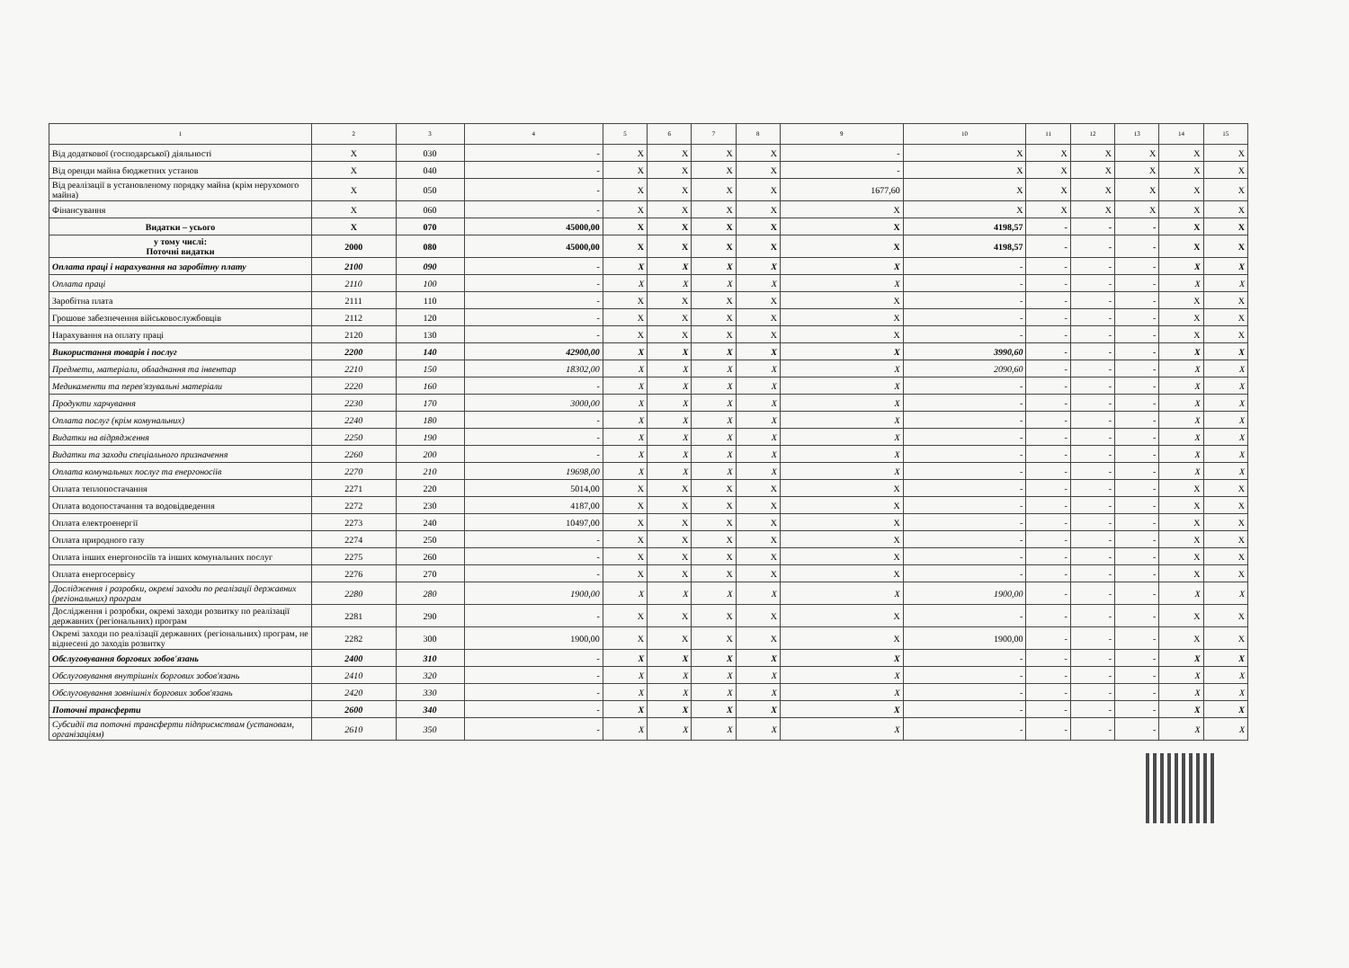| 1 | 2 | 3 | 4 | 5 | 6 | 7 | 8 | 9 | 10 | 11 | 12 | 13 | 14 | 15 |
| --- | --- | --- | --- | --- | --- | --- | --- | --- | --- | --- | --- | --- | --- | --- |
| Від додаткової (господарської) діяльності | X | 030 | - | X | X | X | X | - | X | X | X | X | X | X |
| Від оренди майна бюджетних установ | X | 040 | - | X | X | X | X | - | X | X | X | X | X | X |
| Від реалізації в установленому порядку майна (крім нерухомого майна) | X | 050 | - | X | X | X | X | 1677,60 | X | X | X | X | X | X |
| Фінансування | X | 060 | - | X | X | X | X | X | X | X | X | X | X | X |
| Видатки – усього | X | 070 | 45000,00 | X | X | X | X | X | 4198,57 | - | - | - | X | X |
| у тому числі: Поточні видатки | 2000 | 080 | 45000,00 | X | X | X | X | X | 4198,57 | - | - | - | X | X |
| Оплата праці і нарахування на заробітну плату | 2100 | 090 | - | X | X | X | X | X | - | - | - | - | X | X |
| Оплата праці | 2110 | 100 | - | X | X | X | X | X | - | - | - | - | X | X |
| Заробітна плата | 2111 | 110 | - | X | X | X | X | X | - | - | - | - | X | X |
| Грошове забезпечення військовослужбовців | 2112 | 120 | - | X | X | X | X | X | - | - | - | - | X | X |
| Нарахування на оплату праці | 2120 | 130 | - | X | X | X | X | X | - | - | - | - | X | X |
| Використання товарів і послуг | 2200 | 140 | 42900,00 | X | X | X | X | X | 3990,60 | - | - | - | X | X |
| Предмети, матеріали, обладнання та інвентар | 2210 | 150 | 18302,00 | X | X | X | X | X | 2090,60 | - | - | - | X | X |
| Медикаменти та перев'язувальні матеріали | 2220 | 160 | - | X | X | X | X | X | - | - | - | - | X | X |
| Продукти харчування | 2230 | 170 | 3000,00 | X | X | X | X | X | - | - | - | - | X | X |
| Оплата послуг (крім комунальних) | 2240 | 180 | - | X | X | X | X | X | - | - | - | - | X | X |
| Видатки на відрядження | 2250 | 190 | - | X | X | X | X | X | - | - | - | - | X | X |
| Видатки та заходи спеціального призначення | 2260 | 200 | - | X | X | X | X | X | - | - | - | - | X | X |
| Оплата комунальних послуг та енергоносіїв | 2270 | 210 | 19698,00 | X | X | X | X | X | - | - | - | - | X | X |
| Оплата теплопостачання | 2271 | 220 | 5014,00 | X | X | X | X | X | - | - | - | - | X | X |
| Оплата водопостачання та водовідведення | 2272 | 230 | 4187,00 | X | X | X | X | X | - | - | - | - | X | X |
| Оплата електроенергії | 2273 | 240 | 10497,00 | X | X | X | X | X | - | - | - | - | X | X |
| Оплата природного газу | 2274 | 250 | - | X | X | X | X | X | - | - | - | - | X | X |
| Оплата інших енергоносіїв та інших комунальних послуг | 2275 | 260 | - | X | X | X | X | X | - | - | - | - | X | X |
| Оплата енергосервісу | 2276 | 270 | - | X | X | X | X | X | - | - | - | - | X | X |
| Дослідження і розробки, окремі заходи по реалізації державних (регіональних) програм | 2280 | 280 | 1900,00 | X | X | X | X | X | 1900,00 | - | - | - | X | X |
| Дослідження і розробки, окремі заходи розвитку по реалізації державних (регіональних) програм | 2281 | 290 | - | X | X | X | X | X | - | - | - | - | X | X |
| Окремі заходи по реалізації державних (регіональних) програм, не віднесені до заходів розвитку | 2282 | 300 | 1900,00 | X | X | X | X | X | 1900,00 | - | - | - | X | X |
| Обслуговування боргових зобов'язань | 2400 | 310 | - | X | X | X | X | X | - | - | - | - | X | X |
| Обслуговування внутрішніх боргових зобов'язань | 2410 | 320 | - | X | X | X | X | X | - | - | - | - | X | X |
| Обслуговування зовнішніх боргових зобов'язань | 2420 | 330 | - | X | X | X | X | X | - | - | - | - | X | X |
| Поточні трансферти | 2600 | 340 | - | X | X | X | X | X | - | - | - | - | X | X |
| Субсидії та поточні трансферти підприємствам (установам, організаціям) | 2610 | 350 | - | X | X | X | X | X | - | - | - | - | X | X |